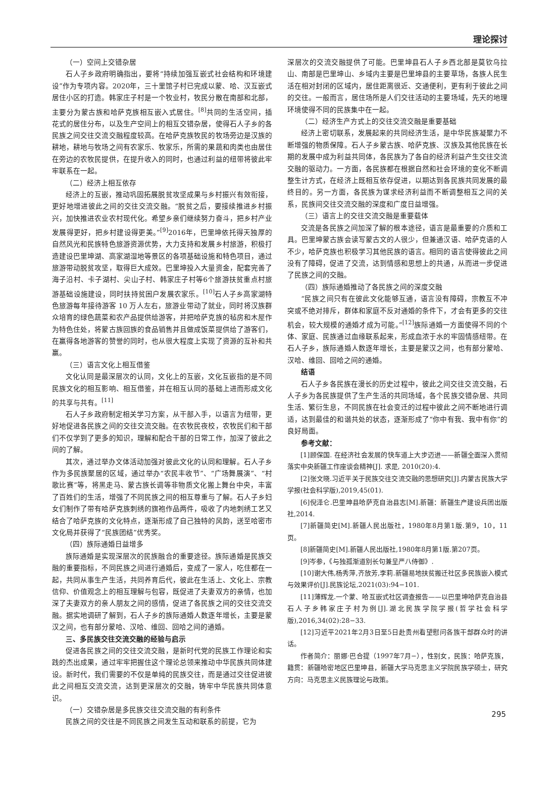理论探讨
（一）空间上交错杂居
石人子乡政府明确指出，要将“持续加强互嵌式社会结构和环境建设”作为专项内容。2020年，三十里馆子村已完成以蒙、哈、汉互嵌式居住小区的打造。韩家庄子村是一个牧业村，牧民分散在南部和北部，主要分为蒙古族和哈萨克族相互嵌入式居住。<sup>[8]</sup>共同的生活空间，插花式的居住分布，以及生产空间上的相互交错杂居，使得石人子乡的各民族之间交往交流交融程度较高。在哈萨克族牧民的牧场旁边是汉族的耕地，耕地与牧场之间有农家乐、牧家乐，所需的果蔬和肉类也由居住在旁边的农牧民提供，在提升收入的同时，也通过利益的纽带将彼此牢牢联系在一起。
（二）经济上相互依存
经济上的互嵌，推动巩固拓展脱贫攻坚成果与乡村振兴有效衔接，更好地增进彼此之间的交往交流交融。“脱贫之后，要接续推进乡村振兴，加快推进农业农村现代化。希望乡亲们继续努力奋斗，把乡村产业发展得更好，把乡村建设得更美。”<sup>[9]</sup>2016年，巴里坤依托得天独厚的自然风光和民族特色旅游资源优势，大力支持和发展乡村旅游，积极打造建设巴里坤湖、高家湖湿地等景区的各项基础设施和特色项目，通过旅游带动脱贫攻坚，取得巨大成效。巴里坤投入大量资金，配套完善了海子沿村、卡子湖村、尖山子村、韩家庄子村等6个旅游扶贫重点村旅游基础设施建设，同时扶持贫困户发展农家乐。<sup>[10]</sup>石人子乡高家湖特色旅游每年接待游客 10 万人左右，旅游业带动了就业，同时将汉族群众培育的绿色蔬菜和农产品提供给游客，并把哈萨克族的毡房和木屋作为特色住处，将蒙古族回族的食品销售并且做成饭菜提供给了游客们，在赢得各地游客的赞誉的同时，也从很大程度上实现了资源的互补和共赢。
（三）语言文化上相互借鉴
文化认同是最深层次的认同，文化上的互嵌，文化互嵌指的是不同民族文化的相互影响、相互借鉴，并在相互认同的基础上进而形成文化的共享与共有。<sup>[11]</sup>
石人子乡政府制定相关学习方案，从干部入手，以语言为纽带，更好地促进各民族之间的交往交流交融。在农牧民夜校，农牧民们和干部们不仅学到了更多的知识，理解和配合干部的日常工作，加深了彼此之间的了解。
其次，通过举办文体活动加强对彼此文化的认同和理解。石人子乡作为多民族聚居的区域，通过举办“农民丰收节”、“广场舞展演”、“村歌比赛”等，将黑走马、蒙古族长调等非物质文化搬上舞台中央，丰富了百姓们的生活，增强了不同民族之间的相互尊重与了解。石人子乡妇女们制作了带有哈萨克族刺绣的旗袍作品两件，吸收了内地刺绣工艺又结合了哈萨克族的文化特点，逐渐形成了自己独特的风韵，送至哈密市文化局并获得了“民族团结”优秀奖。
（四）族际通婚日益增多
族际通婚是实现深层次的民族融合的重要途径。族际通婚是民族交融的重要指标，不同民族之间进行通婚后，变成了一家人，吃住都在一起，共同从事生产生活，共同养育后代，彼此在生活上、文化上、宗教信仰、价值观念上的相互理解与包容，既促进了夫妻双方的亲情，也加深了夫妻双方的亲人朋友之间的感情，促进了各民族之间的交往交流交融。据实地调研了解到，石人子乡的族际通婚人数逐年增长，主要是蒙汉之间，也有部分蒙哈、汉哈、维回、回哈之间的通婚。
三、多民族交往交流交融的经验与启示
促进各民族之间的交往交流交融，是新时代党的民族工作理论和实践的杰出成果，通过牢牢把握住这个理论总领来推动中华民族共同体建设。新时代，我们需要的不仅是单纯的民族交往，而是通过交往促进彼此之间相互交流交流，达到更深层次的交融，铸牢中华民族共同体意识。
（一）交错杂居是多民族交往交流交融的有利条件
民族之间的交往是不同民族之间发生互动和联系的前提，它为
深层次的交流交融提供了可能。巴里坤县石人子乡西北部是莫钦乌拉山、南部是巴里坤山、乡域内主要是巴里坤县的主要草场，各族人民生活在相对封闭的区域内，居住距离很近、交通便利，更有利于彼此之间的交往。一般而言，居住场所是人们交往活动的主要场域，先天的地理环境使得不同的民族集中在一起。
（二）经济生产方式上的交往交流交融是重要基础
经济上密切联系，发展起来的共同经济生活，是中华民族凝聚力不断增强的物质保障。石人子乡蒙古族、哈萨克族、汉族及其他民族在长期的发展中成为利益共同体，各民族为了各自的经济利益产生交往交流交融的驱动力。一方面，各民族都在根据自然和社会环境的变化不断调整生计方式，在经济上既相互依存促进，以期达到各民族共同发展的最终目的。另一方面，各民族为谋求经济利益而不断调整相互之间的关系，民族间交往交流交融的深度和广度日益增强。
（三）语言上的交往交流交融是重要载体
交流是各民族之间加深了解的根本途径，语言是最重要的介质和工具。巴里坤蒙古族会读写蒙古文的人很少，但兼通汉语、哈萨克语的人不少，哈萨克族也积极学习其他民族的语言。相同的语言使得彼此之间没有了障碍，促进了交流，达到情感和思想上的共通，从而进一步促进了民族之间的交融。
（四）族际通婚推动了各民族之间的深度交融
“民族之间只有在彼此文化能够互通，语言没有障碍，宗教互不冲突或不绝对排斥，群体和家庭不反对通婚的条件下，才会有更多的交往机会，较大规模的通婚才成为可能。”<sup>[12]</sup>族际通婚一方面使得不同的个体、家庭、民族通过血缘联系起来，形成血浓于水的牢固情感纽带。在石人子乡，族际通婚人数逐年增长，主要是蒙汉之间，也有部分蒙哈、汉哈、维回、回哈之间的通婚。
结语
石人子乡各民族在漫长的历史过程中，彼此之间交往交流交融，石人子乡为各民族提供了生产生活的共同场域，各个民族交错杂居、共同生活、繁衍生息，不同民族在社会变迁的过程中彼此之间不断地进行调适，达到最佳的和谐共处的状态，逐渐形成了“你中有我、我中有你”的良好局面。
参考文献：
[1]顾保国. 在经济社会发展的快车道上大步迈进——新疆全面深入贯彻落实中央新疆工作座谈会精神[J]. 求是, 2010(20):4.
[2]张文晓.习近平关于民族交往交流交融的思想研究[J].内蒙古民族大学学报(社会科学版),2019,45(01).
[6]倪泽仑.巴里坤县哈萨克自治县志[M].新疆：新疆生产建设兵团出版社,2014.
[7]新疆简史[M].新疆人民出版社，1980年8月第1版.第9，10，11页。
[8]新疆简史[M].新疆人民出版社,1980年8月第1版.第207页。
[9]岑参，《与独孤渐道别长句兼呈严八侍御》.
[10]谢大伟,杨秀萍,齐放芳,李莉.新疆易地扶贫搬迁社区多民族嵌入模式与效果评价[J].民族论坛,2021(03):94−101.
[11]薄辉龙.一个蒙、哈互嵌式社区调查报告——以巴里坤哈萨克自治县石人子乡韩家庄子村为例[J].湖北民族学院学报(哲学社会科学版),2016,34(02):28−33.
[12]习近平2021年2月3日至5日赴贵州看望慰问各族干部群众时的讲话。
作者简介：丽娜·巴合提（1997年7月−），性别女，民族：哈萨克族，籍贯：新疆哈密地区巴里坤县，新疆大学马克思主义学院民族学硕士，研究方向：马克思主义民族理论与政策。
295